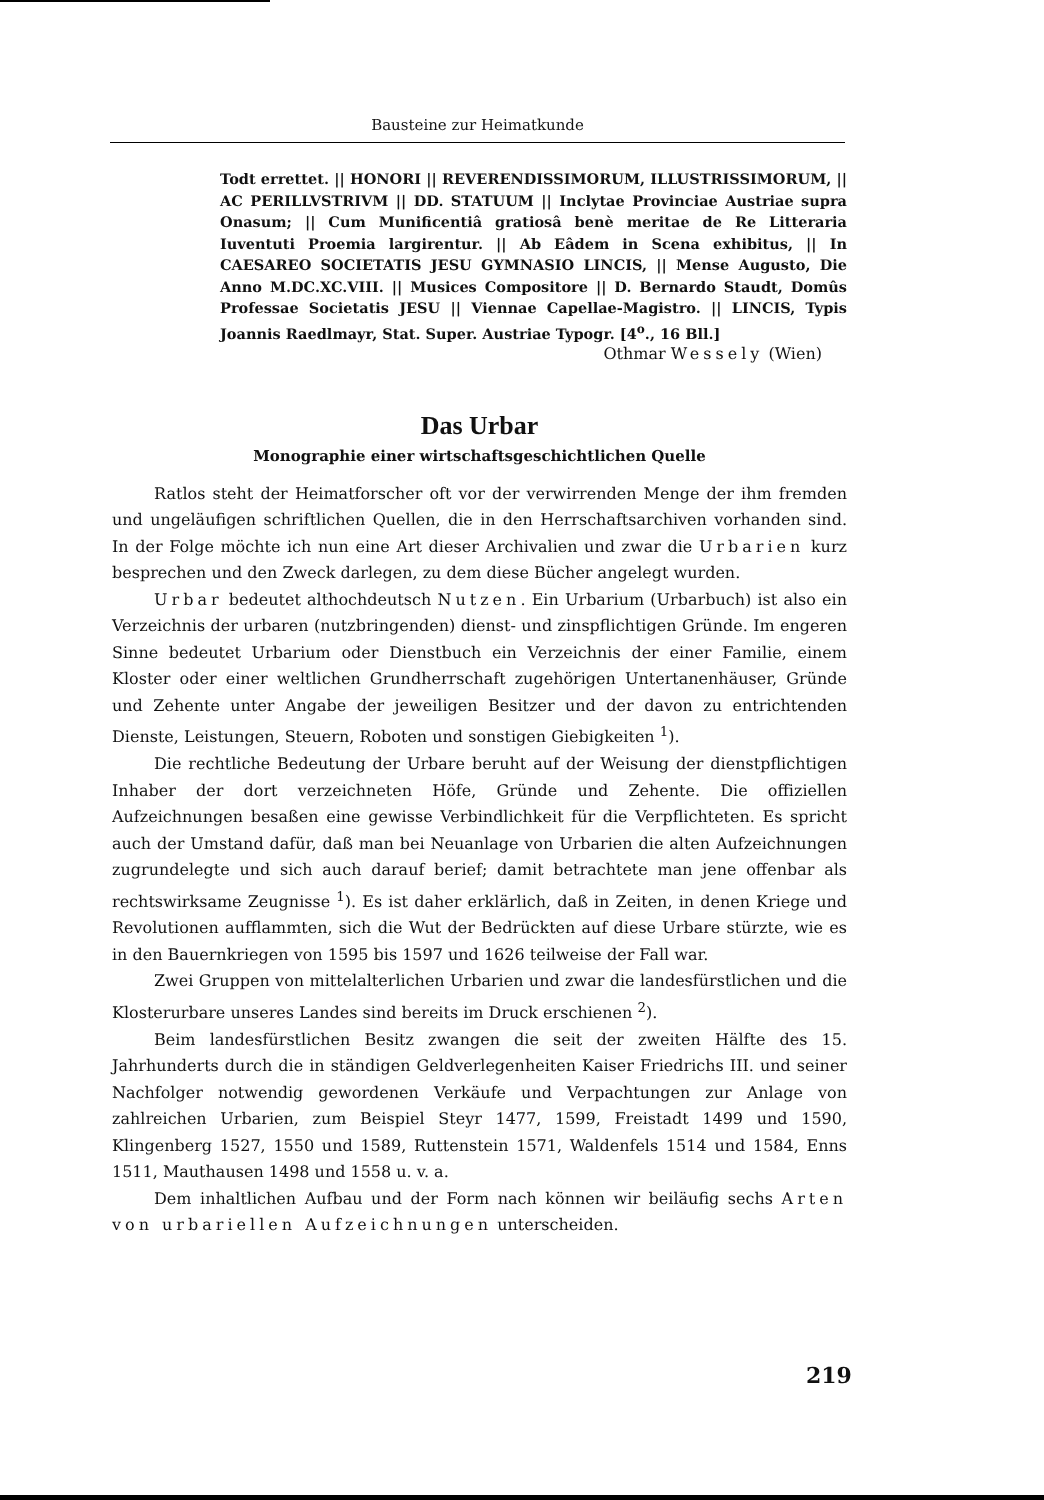Bausteine zur Heimatkunde
Todt errettet. || HONORI || REVERENDISSIMORUM, ILLUSTRISSIMORUM, || AC PERILLVSTRIVM || DD. STATUUM || Inclytae Provinciae Austriae supra Onasum; || Cum Munificentiâ gratiosâ benè meritae de Re Litteraria Iuventuti Proemia largirentur. || Ab Eâdem in Scena exhibitus, || In CAESAREO SOCIETATIS JESU GYMNASIO LINCIS, || Mense Augusto, Die Anno M.DC.XC.VIII. || Musices Compositore || D. Bernardo Staudt, Domûs Professae Societatis JESU || Viennae Capellae-Magistro. || LINCIS, Typis Joannis Raedlmayr, Stat. Super. Austriae Typogr. [4<sup>o</sup>., 16 Bll.]
Othmar Wessely (Wien)
Das Urbar
Monographie einer wirtschaftsgeschichtlichen Quelle
Ratlos steht der Heimatforscher oft vor der verwirrenden Menge der ihm fremden und ungeläufigen schriftlichen Quellen, die in den Herrschaftsarchiven vorhanden sind. In der Folge möchte ich nun eine Art dieser Archivalien und zwar die Urbarien kurz besprechen und den Zweck darlegen, zu dem diese Bücher angelegt wurden.
Urbar bedeutet althochdeutsch Nutzen. Ein Urbarium (Urbarbuch) ist also ein Verzeichnis der urbaren (nutzbringenden) dienst- und zinspflichtigen Gründe. Im engeren Sinne bedeutet Urbarium oder Dienstbuch ein Verzeichnis der einer Familie, einem Kloster oder einer weltlichen Grundherrschaft zugehörigen Untertanenhäuser, Gründe und Zehente unter Angabe der jeweiligen Besitzer und der davon zu entrichtenden Dienste, Leistungen, Steuern, Roboten und sonstigen Giebigkeiten <sup>1</sup>).
Die rechtliche Bedeutung der Urbare beruht auf der Weisung der dienstpflichtigen Inhaber der dort verzeichneten Höfe, Gründe und Zehente. Die offiziellen Aufzeichnungen besaßen eine gewisse Verbindlichkeit für die Verpflichteten. Es spricht auch der Umstand dafür, daß man bei Neuanlage von Urbarien die alten Aufzeichnungen zugrundelegte und sich auch darauf berief; damit betrachtete man jene offenbar als rechtswirksame Zeugnisse <sup>1</sup>). Es ist daher erklärlich, daß in Zeiten, in denen Kriege und Revolutionen aufflammten, sich die Wut der Bedrückten auf diese Urbare stürzte, wie es in den Bauernkriegen von 1595 bis 1597 und 1626 teilweise der Fall war.
Zwei Gruppen von mittelalterlichen Urbarien und zwar die landesfürstlichen und die Klosterurbare unseres Landes sind bereits im Druck erschienen <sup>2</sup>).
Beim landesfürstlichen Besitz zwangen die seit der zweiten Hälfte des 15. Jahrhunderts durch die in ständigen Geldverlegenheiten Kaiser Friedrichs III. und seiner Nachfolger notwendig gewordenen Verkäufe und Verpachtungen zur Anlage von zahlreichen Urbarien, zum Beispiel Steyr 1477, 1599, Freistadt 1499 und 1590, Klingenberg 1527, 1550 und 1589, Ruttenstein 1571, Waldenfels 1514 und 1584, Enns 1511, Mauthausen 1498 und 1558 u. v. a.
Dem inhaltlichen Aufbau und der Form nach können wir beiläufig sechs Arten von urbariellen Aufzeichnungen unterscheiden.
219